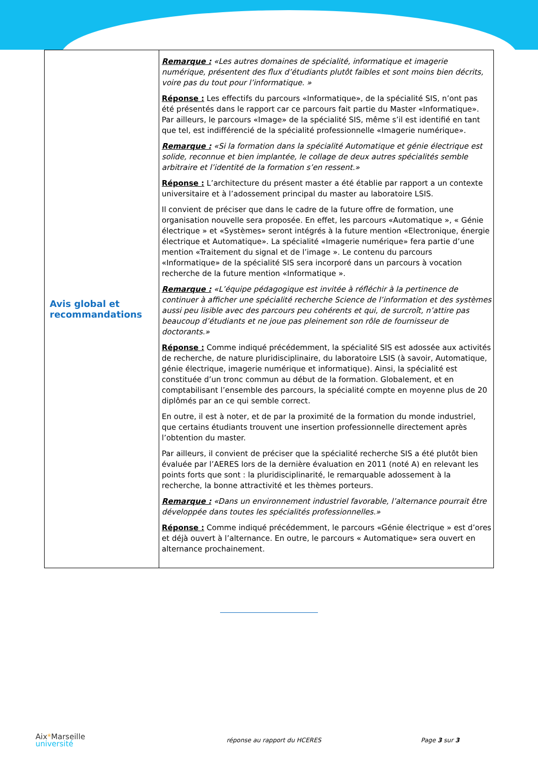| Avis global et recommandations | Remarque : «Les autres domaines de spécialité, informatique et imagerie numérique, présentent des flux d’étudiants plutôt faibles et sont moins bien décrits, voire pas du tout pour l’informatique. » Réponse : Les effectifs du parcours «Informatique», de la spécialité SIS, n’ont pas été présentés dans le rapport car ce parcours fait partie du Master «Informatique». Par ailleurs, le parcours «Image» de la spécialité SIS, même s’il est identifié en tant que tel, est indifférencié de la spécialité professionnelle «Imagerie numérique». Remarque : «Si la formation dans la spécialité Automatique et génie électrique est solide, reconnue et bien implantée, le collage de deux autres spécialités semble arbitraire et l’identité de la formation s’en ressent.» Réponse : L’architecture du présent master a été établie par rapport a un contexte universitaire et à l’adossement principal du master au laboratoire LSIS. Il convient de préciser que dans le cadre de la future offre de formation, une organisation nouvelle sera proposée. En effet, les parcours «Automatique », « Génie électrique » et «Systèmes» seront intégrés à la future mention «Electronique, énergie électrique et Automatique». La spécialité «Imagerie numérique» fera partie d’une mention «Traitement du signal et de l’image ». Le contenu du parcours «Informatique» de la spécialité SIS sera incorporé dans un parcours à vocation recherche de la future mention «Informatique ». Remarque : «L’équipe pédagogique est invitée à réfléchir à la pertinence de continuer à afficher une spécialité recherche Science de l’information et des systèmes aussi peu lisible avec des parcours peu cohérents et qui, de surcroît, n’attire pas beaucoup d’étudiants et ne joue pas pleinement son rôle de fournisseur de doctorants.» Réponse : Comme indiqué précédemment, la spécialité SIS est adossée aux activités de recherche, de nature pluridisciplinaire, du laboratoire LSIS (à savoir, Automatique, génie électrique, imagerie numérique et informatique). Ainsi, la spécialité est constituée d’un tronc commun au début de la formation. Globalement, et en comptabilisant l’ensemble des parcours, la spécialité compte en moyenne plus de 20 diplômés par an ce qui semble correct. En outre, il est à noter, et de par la proximité de la formation du monde industriel, que certains étudiants trouvent une insertion professionnelle directement après l’obtention du master. Par ailleurs, il convient de préciser que la spécialité recherche SIS a été plutôt bien évaluée par l’AERES lors de la dernière évaluation en 2011 (noté A) en relevant les points forts que sont : la pluridisciplinarité, le remarquable adossement à la recherche, la bonne attractivité et les thèmes porteurs. Remarque : «Dans un environnement industriel favorable, l’alternance pourrait être développée dans toutes les spécialités professionnelles.» Réponse : Comme indiqué précédemment, le parcours «Génie électrique » est d’ores et déjà ouvert à l’alternance. En outre, le parcours « Automatique» sera ouvert en alternance prochainement. |
Aix*Marseille
université
réponse au rapport du HCERES Page 3 sur 3